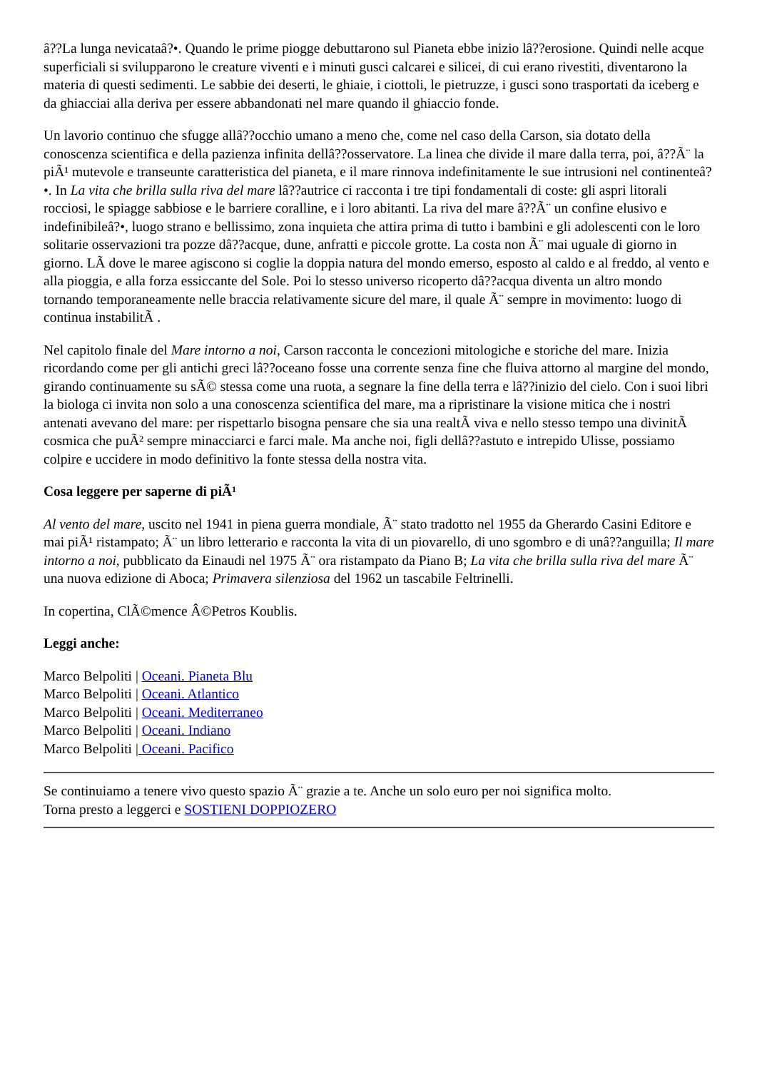â??La lunga nevicataâ?•. Quando le prime piogge debuttarono sul Pianeta ebbe inizio lâ??erosione. Quindi nelle acque superficiali si svilupparono le creature viventi e i minuti gusci calcarei e silicei, di cui erano rivestiti, diventarono la materia di questi sedimenti. Le sabbie dei deserti, le ghiaie, i ciottoli, le pietruzze, i gusci sono trasportati da iceberg e da ghiacciai alla deriva per essere abbandonati nel mare quando il ghiaccio fonde.
Un lavorio continuo che sfugge allâ??occhio umano a meno che, come nel caso della Carson, sia dotato della conoscenza scientifica e della pazienza infinita dellâ??osservatore. La linea che divide il mare dalla terra, poi, â??Ã¨ la piÃ¹ mutevole e transeunte caratteristica del pianeta, e il mare rinnova indefinitamente le sue intrusioni nel continenteâ?•. In La vita che brilla sulla riva del mare lâ??autrice ci racconta i tre tipi fondamentali di coste: gli aspri litorali rocciosi, le spiagge sabbiose e le barriere coralline, e i loro abitanti. La riva del mare â??Ã¨ un confine elusivo e indefinibileâ?•, luogo strano e bellissimo, zona inquieta che attira prima di tutto i bambini e gli adolescenti con le loro solitarie osservazioni tra pozze dâ??acque, dune, anfratti e piccole grotte. La costa non Ã¨ mai uguale di giorno in giorno. LÃ dove le maree agiscono si coglie la doppia natura del mondo emerso, esposto al caldo e al freddo, al vento e alla pioggia, e alla forza essiccante del Sole. Poi lo stesso universo ricoperto dâ??acqua diventa un altro mondo tornando temporaneamente nelle braccia relativamente sicure del mare, il quale Ã¨ sempre in movimento: luogo di continua instabilitÃ .
Nel capitolo finale del Mare intorno a noi, Carson racconta le concezioni mitologiche e storiche del mare. Inizia ricordando come per gli antichi greci lâ??oceano fosse una corrente senza fine che fluiva attorno al margine del mondo, girando continuamente su sÃ© stessa come una ruota, a segnare la fine della terra e lâ??inizio del cielo. Con i suoi libri la biologa ci invita non solo a una conoscenza scientifica del mare, ma a ripristinare la visione mitica che i nostri antenati avevano del mare: per rispettarlo bisogna pensare che sia una realtÃ viva e nello stesso tempo una divinitÃ cosmica che puÃ² sempre minacciarci e farci male. Ma anche noi, figli dellâ??astuto e intrepido Ulisse, possiamo colpire e uccidere in modo definitivo la fonte stessa della nostra vita.
Cosa leggere per saperne di piÃ¹
Al vento del mare, uscito nel 1941 in piena guerra mondiale, Ã¨ stato tradotto nel 1955 da Gherardo Casini Editore e mai piÃ¹ ristampato; Ã¨ un libro letterario e racconta la vita di un piovarello, di uno sgombro e di unâ??anguilla; Il mare intorno a noi, pubblicato da Einaudi nel 1975 Ã¨ ora ristampato da Piano B; La vita che brilla sulla riva del mare Ã¨ una nuova edizione di Aboca; Primavera silenziosa del 1962 un tascabile Feltrinelli.
In copertina, ClÃ©mence Â©Petros Koublis.
Leggi anche:
Marco Belpoliti | Oceani. Pianeta Blu
Marco Belpoliti | Oceani. Atlantico
Marco Belpoliti | Oceani. Mediterraneo
Marco Belpoliti | Oceani. Indiano
Marco Belpoliti | Oceani. Pacifico
Se continuiamo a tenere vivo questo spazio Ã¨ grazie a te. Anche un solo euro per noi significa molto.
Torna presto a leggerci e SOSTIENI DOPPIOZERO